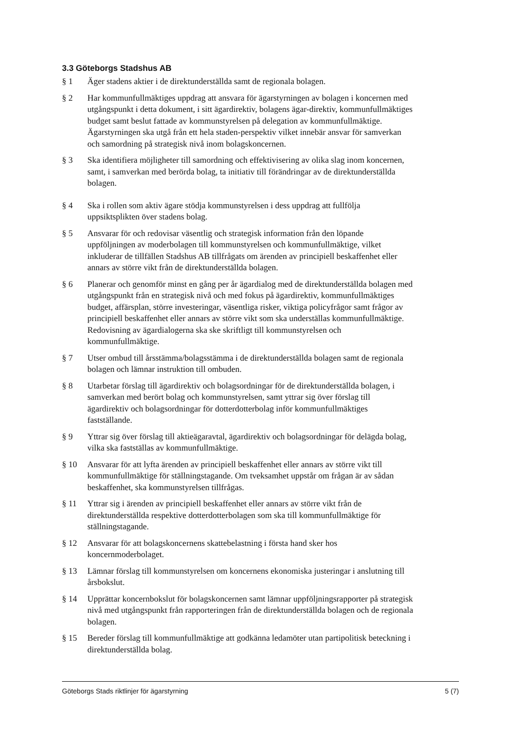3.3 Göteborgs Stadshus AB
§ 1 Äger stadens aktier i de direktunderställda samt de regionala bolagen.
§ 2 Har kommunfullmäktiges uppdrag att ansvara för ägarstyrningen av bolagen i koncernen med utgångspunkt i detta dokument, i sitt ägardirektiv, bolagens ägar-direktiv, kommunfullmäktiges budget samt beslut fattade av kommunstyrelsen på delegation av kommunfullmäktige. Ägarstyrningen ska utgå från ett hela staden-perspektiv vilket innebär ansvar för samverkan och samordning på strategisk nivå inom bolagskoncernen.
§ 3 Ska identifiera möjligheter till samordning och effektivisering av olika slag inom koncernen, samt, i samverkan med berörda bolag, ta initiativ till förändringar av de direktunderställda bolagen.
§ 4 Ska i rollen som aktiv ägare stödja kommunstyrelsen i dess uppdrag att fullfölja uppsiktsplikten över stadens bolag.
§ 5 Ansvarar för och redovisar väsentlig och strategisk information från den löpande uppföljningen av moderbolagen till kommunstyrelsen och kommunfullmäktige, vilket inkluderar de tillfällen Stadshus AB tillfrågats om ärenden av principiell beskaffenhet eller annars av större vikt från de direktunderställda bolagen.
§ 6 Planerar och genomför minst en gång per år ägardialog med de direktunderställda bolagen med utgångspunkt från en strategisk nivå och med fokus på ägardirektiv, kommunfullmäktiges budget, affärsplan, större investeringar, väsentliga risker, viktiga policyfrågor samt frågor av principiell beskaffenhet eller annars av större vikt som ska underställas kommunfullmäktige. Redovisning av ägardialogerna ska ske skriftligt till kommunstyrelsen och kommunfullmäktige.
§ 7 Utser ombud till årsstämma/bolagsstämma i de direktunderställda bolagen samt de regionala bolagen och lämnar instruktion till ombuden.
§ 8 Utarbetar förslag till ägardirektiv och bolagsordningar för de direktunderställda bolagen, i samverkan med berört bolag och kommunstyrelsen, samt yttrar sig över förslag till ägardirektiv och bolagsordningar för dotterdotterbolag inför kommunfullmäktiges fastställande.
§ 9 Yttrar sig över förslag till aktieägaravtal, ägardirektiv och bolagsordningar för delägda bolag, vilka ska fastställas av kommunfullmäktige.
§ 10 Ansvarar för att lyfta ärenden av principiell beskaffenhet eller annars av större vikt till kommunfullmäktige för ställningstagande. Om tveksamhet uppstår om frågan är av sådan beskaffenhet, ska kommunstyrelsen tillfrågas.
§ 11 Yttrar sig i ärenden av principiell beskaffenhet eller annars av större vikt från de direktunderställda respektive dotterdotterbolagen som ska till kommunfullmäktige för ställningstagande.
§ 12 Ansvarar för att bolagskoncernens skattebelastning i första hand sker hos koncernmoderbolaget.
§ 13 Lämnar förslag till kommunstyrelsen om koncernens ekonomiska justeringar i anslutning till årsbokslut.
§ 14 Upprättar koncernbokslut för bolagskoncernen samt lämnar uppföljningsrapporter på strategisk nivå med utgångspunkt från rapporteringen från de direktunderställda bolagen och de regionala bolagen.
§ 15 Bereder förslag till kommunfullmäktige att godkänna ledamöter utan partipolitisk beteckning i direktunderställda bolag.
Göteborgs Stads riktlinjer för ägarstyrning 5 (7)